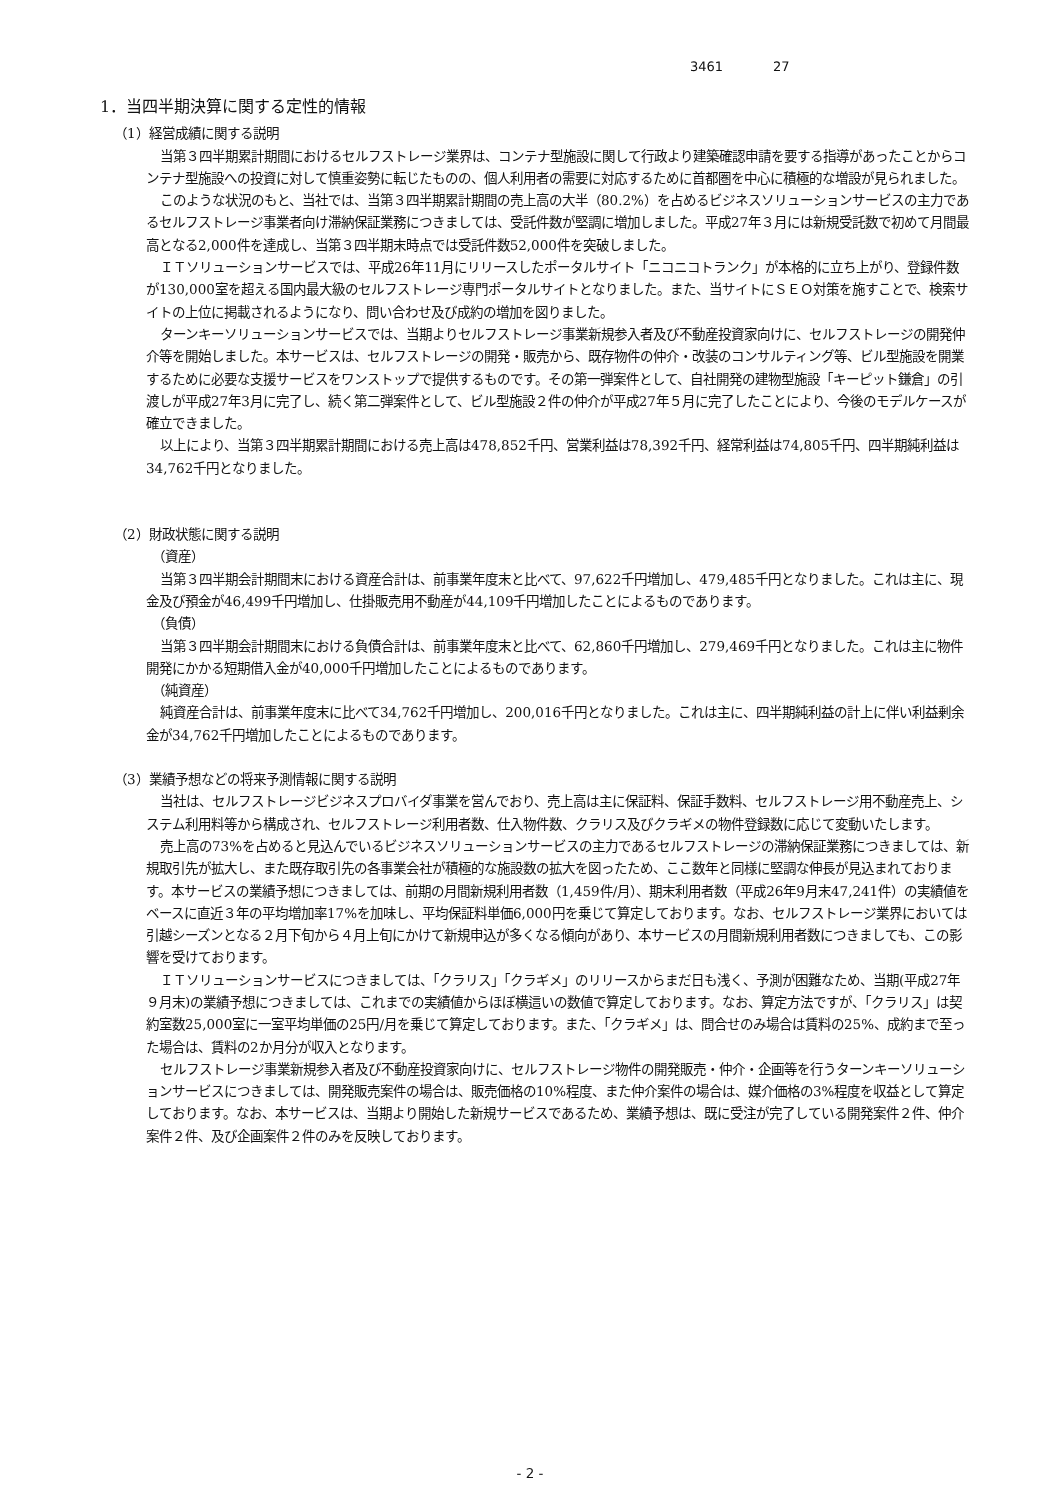3461 27
1．当四半期決算に関する定性的情報
（1）経営成績に関する説明
当第３四半期累計期間におけるセルフストレージ業界は、コンテナ型施設に関して行政より建築確認申請を要する指導があったことからコンテナ型施設への投資に対して慎重姿勢に転じたものの、個人利用者の需要に対応するために首都圏を中心に積極的な増設が見られました。
このような状況のもと、当社では、当第３四半期累計期間の売上高の大半（80.2%）を占めるビジネスソリューションサービスの主力であるセルフストレージ事業者向け滞納保証業務につきましては、受託件数が堅調に増加しました。平成27年３月には新規受託数で初めて月間最高となる2,000件を達成し、当第３四半期末時点では受託件数52,000件を突破しました。
ＩＴソリューションサービスでは、平成26年11月にリリースしたポータルサイト「ニコニコトランク」が本格的に立ち上がり、登録件数が130,000室を超える国内最大級のセルフストレージ専門ポータルサイトとなりました。また、当サイトにＳＥＯ対策を施すことで、検索サイトの上位に掲載されるようになり、問い合わせ及び成約の増加を図りました。
ターンキーソリューションサービスでは、当期よりセルフストレージ事業新規参入者及び不動産投資家向けに、セルフストレージの開発仲介等を開始しました。本サービスは、セルフストレージの開発・販売から、既存物件の仲介・改装のコンサルティング等、ビル型施設を開業するために必要な支援サービスをワンストップで提供するものです。その第一弾案件として、自社開発の建物型施設「キーピット鎌倉」の引渡しが平成27年3月に完了し、続く第二弾案件として、ビル型施設２件の仲介が平成27年５月に完了したことにより、今後のモデルケースが確立できました。
以上により、当第３四半期累計期間における売上高は478,852千円、営業利益は78,392千円、経常利益は74,805千円、四半期純利益は34,762千円となりました。
（2）財政状態に関する説明
（資産）
当第３四半期会計期間末における資産合計は、前事業年度末と比べて、97,622千円増加し、479,485千円となりました。これは主に、現金及び預金が46,499千円増加し、仕掛販売用不動産が44,109千円増加したことによるものであります。
（負債）
当第３四半期会計期間末における負債合計は、前事業年度末と比べて、62,860千円増加し、279,469千円となりました。これは主に物件開発にかかる短期借入金が40,000千円増加したことによるものであります。
（純資産）
純資産合計は、前事業年度末に比べて34,762千円増加し、200,016千円となりました。これは主に、四半期純利益の計上に伴い利益剰余金が34,762千円増加したことによるものであります。
（3）業績予想などの将来予測情報に関する説明
当社は、セルフストレージビジネスプロバイダ事業を営んでおり、売上高は主に保証料、保証手数料、セルフストレージ用不動産売上、システム利用料等から構成され、セルフストレージ利用者数、仕入物件数、クラリス及びクラギメの物件登録数に応じて変動いたします。
売上高の73%を占めると見込んでいるビジネスソリューションサービスの主力であるセルフストレージの滞納保証業務につきましては、新規取引先が拡大し、また既存取引先の各事業会社が積極的な施設数の拡大を図ったため、ここ数年と同様に堅調な伸長が見込まれております。本サービスの業績予想につきましては、前期の月間新規利用者数（1,459件/月）、期末利用者数（平成26年9月末47,241件）の実績値をベースに直近３年の平均増加率17%を加味し、平均保証料単価6,000円を乗じて算定しております。なお、セルフストレージ業界においては引越シーズンとなる２月下旬から４月上旬にかけて新規申込が多くなる傾向があり、本サービスの月間新規利用者数につきましても、この影響を受けております。
ＩＴソリューションサービスにつきましては、「クラリス」「クラギメ」のリリースからまだ日も浅く、予測が困難なため、当期(平成27年９月末)の業績予想につきましては、これまでの実績値からほぼ横這いの数値で算定しております。なお、算定方法ですが、「クラリス」は契約室数25,000室に一室平均単価の25円/月を乗じて算定しております。また、「クラギメ」は、問合せのみ場合は賃料の25%、成約まで至った場合は、賃料の2か月分が収入となります。
セルフストレージ事業新規参入者及び不動産投資家向けに、セルフストレージ物件の開発販売・仲介・企画等を行うターンキーソリューションサービスにつきましては、開発販売案件の場合は、販売価格の10%程度、また仲介案件の場合は、媒介価格の3%程度を収益として算定しております。なお、本サービスは、当期より開始した新規サービスであるため、業績予想は、既に受注が完了している開発案件２件、仲介案件２件、及び企画案件２件のみを反映しております。
- 2 -